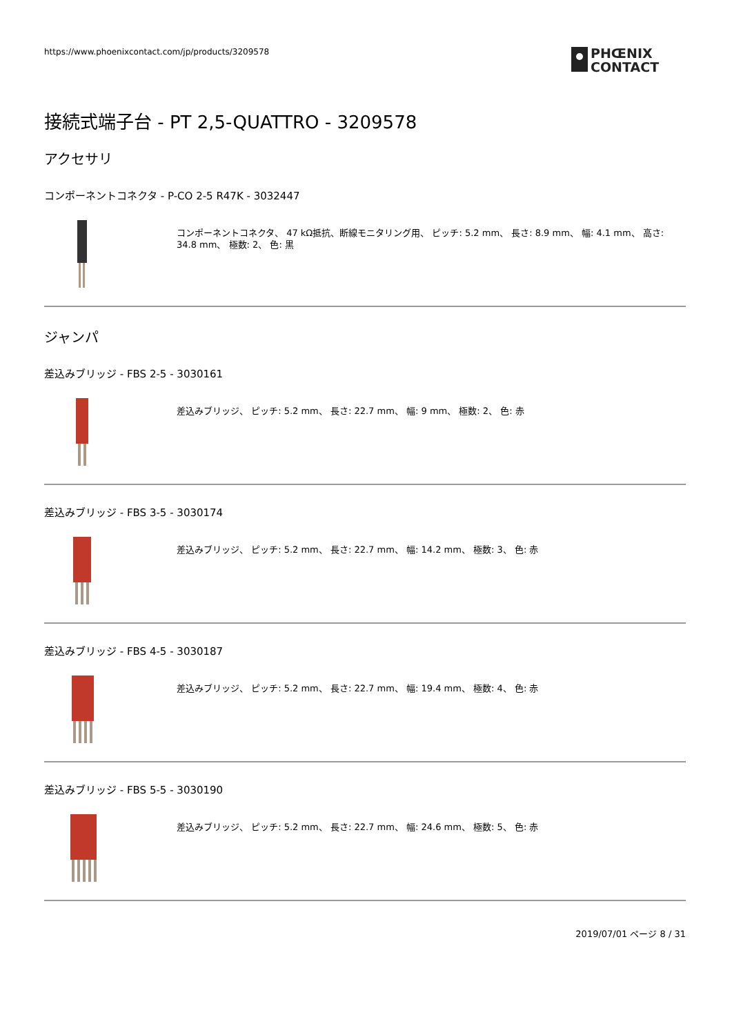https://www.phoenixcontact.com/jp/products/3209578
PHŒNIX
CONTACT
接続式端子台 - PT 2,5-QUATTRO - 3209578
アクセサリ
コンポーネントコネクタ - P-CO 2-5 R47K - 3032447
コンポーネントコネクタ、 47 kΩ抵抗、断線モニタリング用、 ピッチ: 5.2 mm、 長さ: 8.9 mm、 幅: 4.1 mm、 高さ: 34.8 mm、 極数: 2、 色: 黒
ジャンパ
差込みブリッジ - FBS 2-5 - 3030161
差込みブリッジ、 ピッチ: 5.2 mm、 長さ: 22.7 mm、 幅: 9 mm、 極数: 2、 色: 赤
差込みブリッジ - FBS 3-5 - 3030174
差込みブリッジ、 ピッチ: 5.2 mm、 長さ: 22.7 mm、 幅: 14.2 mm、 極数: 3、 色: 赤
差込みブリッジ - FBS 4-5 - 3030187
差込みブリッジ、 ピッチ: 5.2 mm、 長さ: 22.7 mm、 幅: 19.4 mm、 極数: 4、 色: 赤
差込みブリッジ - FBS 5-5 - 3030190
差込みブリッジ、 ピッチ: 5.2 mm、 長さ: 22.7 mm、 幅: 24.6 mm、 極数: 5、 色: 赤
2019/07/01 ページ 8 / 31